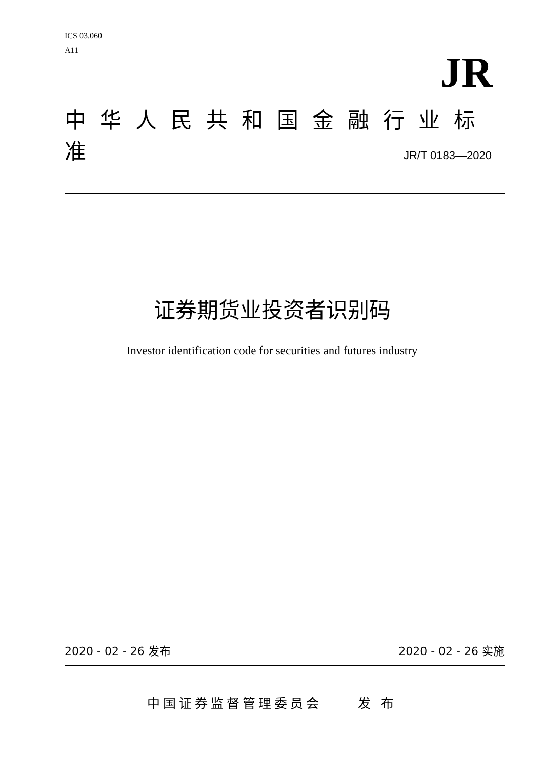ICS 03.060
A11
JR
中华人民共和国金融行业标准
JR/T 0183—2020
证券期货业投资者识别码
Investor identification code for securities and futures industry
2020 - 02 - 26 发布 2020 - 02 - 26 实施
中国证券监督管理委员会 发 布